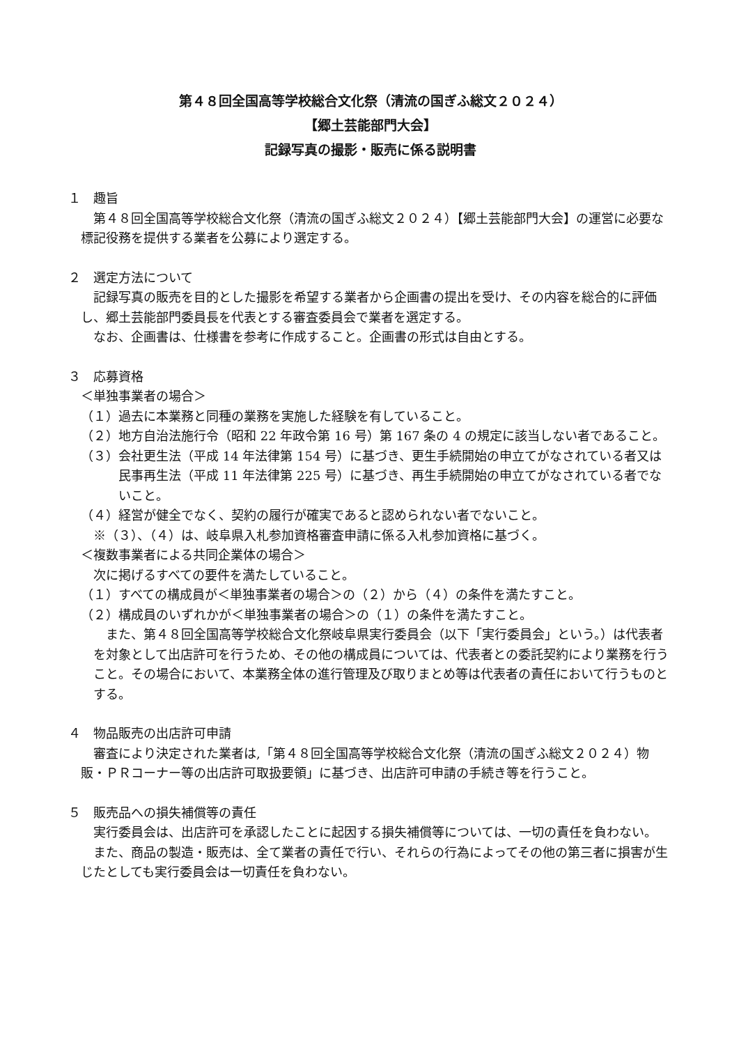第４８回全国高等学校総合文化祭（清流の国ぎふ総文２０２４）
【郷土芸能部門大会】
記録写真の撮影・販売に係る説明書
１　趣旨
第４８回全国高等学校総合文化祭（清流の国ぎふ総文２０２４）【郷土芸能部門大会】の運営に必要な標記役務を提供する業者を公募により選定する。
２　選定方法について
記録写真の販売を目的とした撮影を希望する業者から企画書の提出を受け、その内容を総合的に評価し、郷土芸能部門委員長を代表とする審査委員会で業者を選定する。
なお、企画書は、仕様書を参考に作成すること。企画書の形式は自由とする。
３　応募資格
＜単独事業者の場合＞
（１）過去に本業務と同種の業務を実施した経験を有していること。
（２）地方自治法施行令（昭和 22 年政令第 16 号）第 167 条の 4 の規定に該当しない者であること。
（３）会社更生法（平成 14 年法律第 154 号）に基づき、更生手続開始の申立てがなされている者又は民事再生法（平成 11 年法律第 225 号）に基づき、再生手続開始の申立てがなされている者でないこと。
（４）経営が健全でなく、契約の履行が確実であると認められない者でないこと。
※（３）、（４）は、岐阜県入札参加資格審査申請に係る入札参加資格に基づく。
＜複数事業者による共同企業体の場合＞
次に掲げるすべての要件を満たしていること。
（１）すべての構成員が＜単独事業者の場合＞の（２）から（４）の条件を満たすこと。
（２）構成員のいずれかが＜単独事業者の場合＞の（１）の条件を満たすこと。
また、第４８回全国高等学校総合文化祭岐阜県実行委員会（以下「実行委員会」という。）は代表者を対象として出店許可を行うため、その他の構成員については、代表者との委託契約により業務を行うこと。その場合において、本業務全体の進行管理及び取りまとめ等は代表者の責任において行うものとする。
４　物品販売の出店許可申請
審査により決定された業者は,「第４８回全国高等学校総合文化祭（清流の国ぎふ総文２０２４）物販・ＰＲコーナー等の出店許可取扱要領」に基づき、出店許可申請の手続き等を行うこと。
５　販売品への損失補償等の責任
実行委員会は、出店許可を承認したことに起因する損失補償等については、一切の責任を負わない。
また、商品の製造・販売は、全て業者の責任で行い、それらの行為によってその他の第三者に損害が生じたとしても実行委員会は一切責任を負わない。